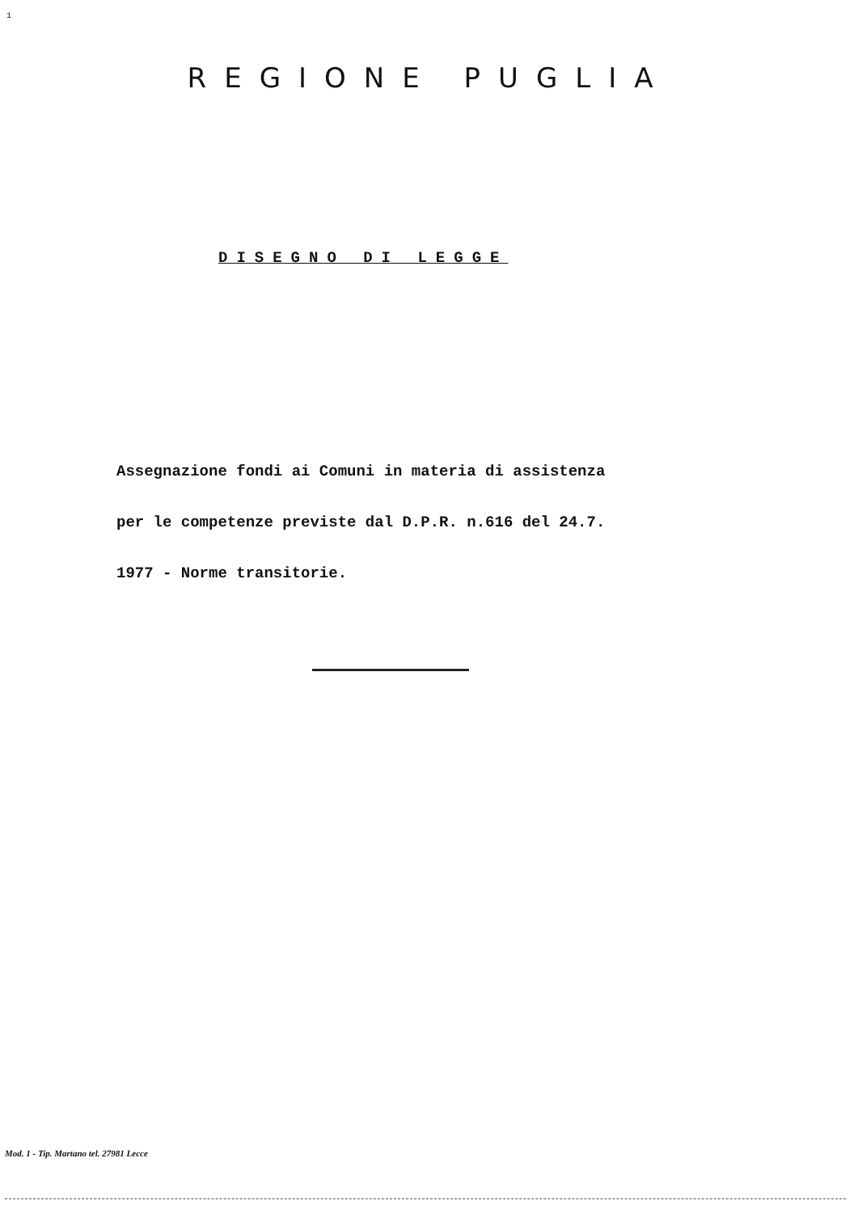1
REGIONE PUGLIA
DISEGNO DI LEGGE
Assegnazione fondi ai Comuni in materia di assistenza
per le competenze previste dal D.P.R. n.616 del 24.7.
1977 - Norme transitorie.
Mod. 1 - Tip. Martano tel. 27981 Lecce